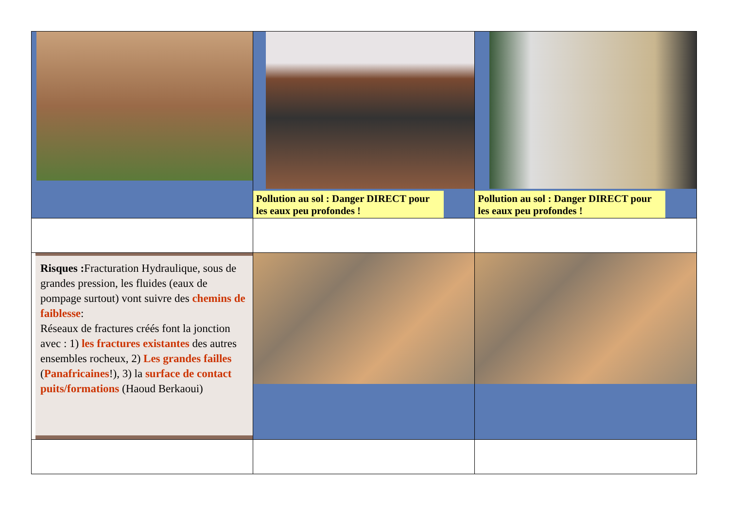| | Pollution au sol : Danger DIRECT pour les eaux peu profondes ! | Pollution au sol : Danger DIRECT pour les eaux peu profondes ! |
| Risques : Fracturation Hydraulique, sous de grandes pression, les fluides (eaux de pompage surtout) vont suivre des chemins de faiblesse : Réseaux de fractures créés font la jonction avec : 1) les fractures existantes des autres ensembles rocheux, 2) Les grandes failles ( Panafricaines !), 3) la surface de contact puits/formations (Haoud Berkaoui) | | |